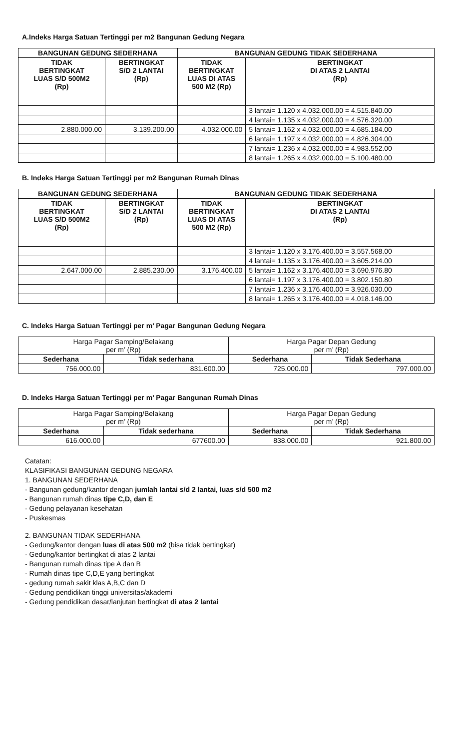A.Indeks Harga Satuan Tertinggi per m2 Bangunan Gedung Negara
| BANGUNAN GEDUNG SEDERHANA | | BANGUNAN GEDUNG TIDAK SEDERHANA | |
| --- | --- | --- | --- |
| TIDAK BERTINGKAT LUAS S/D 500M2 (Rp) | BERTINGKAT S/D 2 LANTAI (Rp) | TIDAK BERTINGKAT LUAS DI ATAS 500 M2 (Rp) | BERTINGKAT DI ATAS 2 LANTAI (Rp) |
| | | | 3 lantai= 1.120 x 4.032.000.00 = 4.515.840.00 |
| | | | 4 lantai= 1.135 x 4.032.000.00 = 4.576.320.00 |
| 2.880.000.00 | 3.139.200.00 | 4.032.000.00 | 5 lantai= 1.162 x 4.032.000.00 = 4.685.184.00 |
| | | | 6 lantai= 1.197 x 4.032.000.00 = 4.826.304.00 |
| | | | 7 lantai= 1.236 x 4.032.000.00 = 4.983.552.00 |
| | | | 8 lantai= 1.265 x 4.032.000.00 = 5.100.480.00 |
B. Indeks Harga Satuan Tertinggi per m2 Bangunan Rumah Dinas
| BANGUNAN GEDUNG SEDERHANA | | BANGUNAN GEDUNG TIDAK SEDERHANA | |
| --- | --- | --- | --- |
| TIDAK BERTINGKAT LUAS S/D 500M2 (Rp) | BERTINGKAT S/D 2 LANTAI (Rp) | TIDAK BERTINGKAT LUAS DI ATAS 500 M2 (Rp) | BERTINGKAT DI ATAS 2 LANTAI (Rp) |
| | | | 3 lantai= 1.120 x 3.176.400.00 = 3.557.568.00 |
| | | | 4 lantai= 1.135 x 3.176.400.00 = 3.605.214.00 |
| 2.647.000.00 | 2.885.230.00 | 3.176.400.00 | 5 lantai= 1.162 x 3.176.400.00 = 3.690.976.80 |
| | | | 6 lantai= 1.197 x 3.176.400.00 = 3.802.150.80 |
| | | | 7 lantai= 1.236 x 3.176.400.00 = 3.926.030.00 |
| | | | 8 lantai= 1.265 x 3.176.400.00 = 4.018.146.00 |
C. Indeks Harga Satuan Tertinggi per m’ Pagar Bangunan Gedung Negara
| Harga Pagar Samping/Belakang per m’ (Rp) | | Harga Pagar Depan Gedung per m’ (Rp) | |
| Sederhana | Tidak sederhana | Sederhana | Tidak Sederhana |
| 756.000.00 | 831.600.00 | 725.000.00 | 797.000.00 |
D. Indeks Harga Satuan Tertinggi per m’ Pagar Bangunan Rumah Dinas
| Harga Pagar Samping/Belakang per m’ (Rp) | | Harga Pagar Depan Gedung per m’ (Rp) | |
| Sederhana | Tidak sederhana | Sederhana | Tidak Sederhana |
| 616.000.00 | 677600.00 | 838.000.00 | 921.800.00 |
Catatan:
KLASIFIKASI BANGUNAN GEDUNG NEGARA
1. BANGUNAN SEDERHANA
- Bangunan gedung/kantor dengan jumlah lantai s/d 2 lantai, luas s/d 500 m2
- Bangunan rumah dinas tipe C,D, dan E
- Gedung pelayanan kesehatan
- Puskesmas
2. BANGUNAN TIDAK SEDERHANA
- Gedung/kantor dengan luas di atas 500 m2 (bisa tidak bertingkat)
- Gedung/kantor bertingkat di atas 2 lantai
- Bangunan rumah dinas tipe A dan B
- Rumah dinas tipe C,D,E yang bertingkat
- gedung rumah sakit klas A,B,C dan D
- Gedung pendidikan tinggi universitas/akademi
- Gedung pendidikan dasar/lanjutan bertingkat di atas 2 lantai